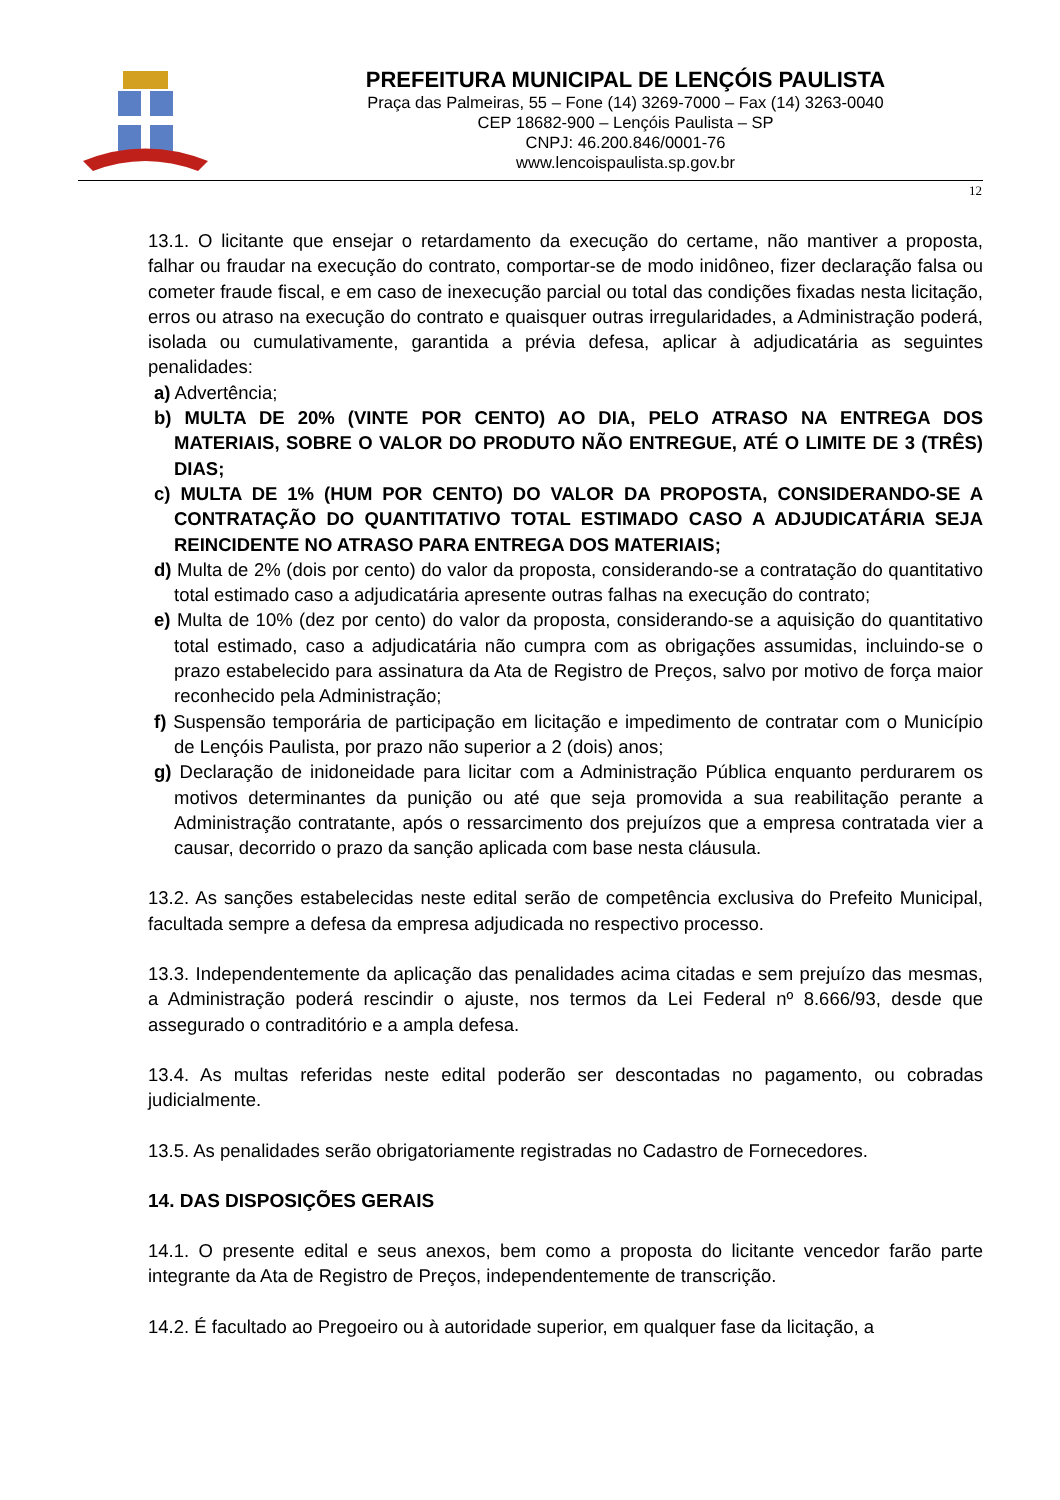PREFEITURA MUNICIPAL DE LENÇÓIS PAULISTA
Praça das Palmeiras, 55 – Fone (14) 3269-7000 – Fax (14) 3263-0040
CEP 18682-900 – Lençóis Paulista – SP
CNPJ: 46.200.846/0001-76
www.lencoispaulista.sp.gov.br
12
13.1. O licitante que ensejar o retardamento da execução do certame, não mantiver a proposta, falhar ou fraudar na execução do contrato, comportar-se de modo inidôneo, fizer declaração falsa ou cometer fraude fiscal, e em caso de inexecução parcial ou total das condições fixadas nesta licitação, erros ou atraso na execução do contrato e quaisquer outras irregularidades, a Administração poderá, isolada ou cumulativamente, garantida a prévia defesa, aplicar à adjudicatária as seguintes penalidades:
a) Advertência;
b) MULTA DE 20% (VINTE POR CENTO) AO DIA, PELO ATRASO NA ENTREGA DOS MATERIAIS, SOBRE O VALOR DO PRODUTO NÃO ENTREGUE, ATÉ O LIMITE DE 3 (TRÊS) DIAS;
c) MULTA DE 1% (HUM POR CENTO) DO VALOR DA PROPOSTA, CONSIDERANDO-SE A CONTRATAÇÃO DO QUANTITATIVO TOTAL ESTIMADO CASO A ADJUDICATÁRIA SEJA REINCIDENTE NO ATRASO PARA ENTREGA DOS MATERIAIS;
d) Multa de 2% (dois por cento) do valor da proposta, considerando-se a contratação do quantitativo total estimado caso a adjudicatária apresente outras falhas na execução do contrato;
e) Multa de 10% (dez por cento) do valor da proposta, considerando-se a aquisição do quantitativo total estimado, caso a adjudicatária não cumpra com as obrigações assumidas, incluindo-se o prazo estabelecido para assinatura da Ata de Registro de Preços, salvo por motivo de força maior reconhecido pela Administração;
f) Suspensão temporária de participação em licitação e impedimento de contratar com o Município de Lençóis Paulista, por prazo não superior a 2 (dois) anos;
g) Declaração de inidoneidade para licitar com a Administração Pública enquanto perdurarem os motivos determinantes da punição ou até que seja promovida a sua reabilitação perante a Administração contratante, após o ressarcimento dos prejuízos que a empresa contratada vier a causar, decorrido o prazo da sanção aplicada com base nesta cláusula.
13.2. As sanções estabelecidas neste edital serão de competência exclusiva do Prefeito Municipal, facultada sempre a defesa da empresa adjudicada no respectivo processo.
13.3. Independentemente da aplicação das penalidades acima citadas e sem prejuízo das mesmas, a Administração poderá rescindir o ajuste, nos termos da Lei Federal nº 8.666/93, desde que assegurado o contraditório e a ampla defesa.
13.4. As multas referidas neste edital poderão ser descontadas no pagamento, ou cobradas judicialmente.
13.5. As penalidades serão obrigatoriamente registradas no Cadastro de Fornecedores.
14. DAS DISPOSIÇÕES GERAIS
14.1. O presente edital e seus anexos, bem como a proposta do licitante vencedor farão parte integrante da Ata de Registro de Preços, independentemente de transcrição.
14.2. É facultado ao Pregoeiro ou à autoridade superior, em qualquer fase da licitação, a